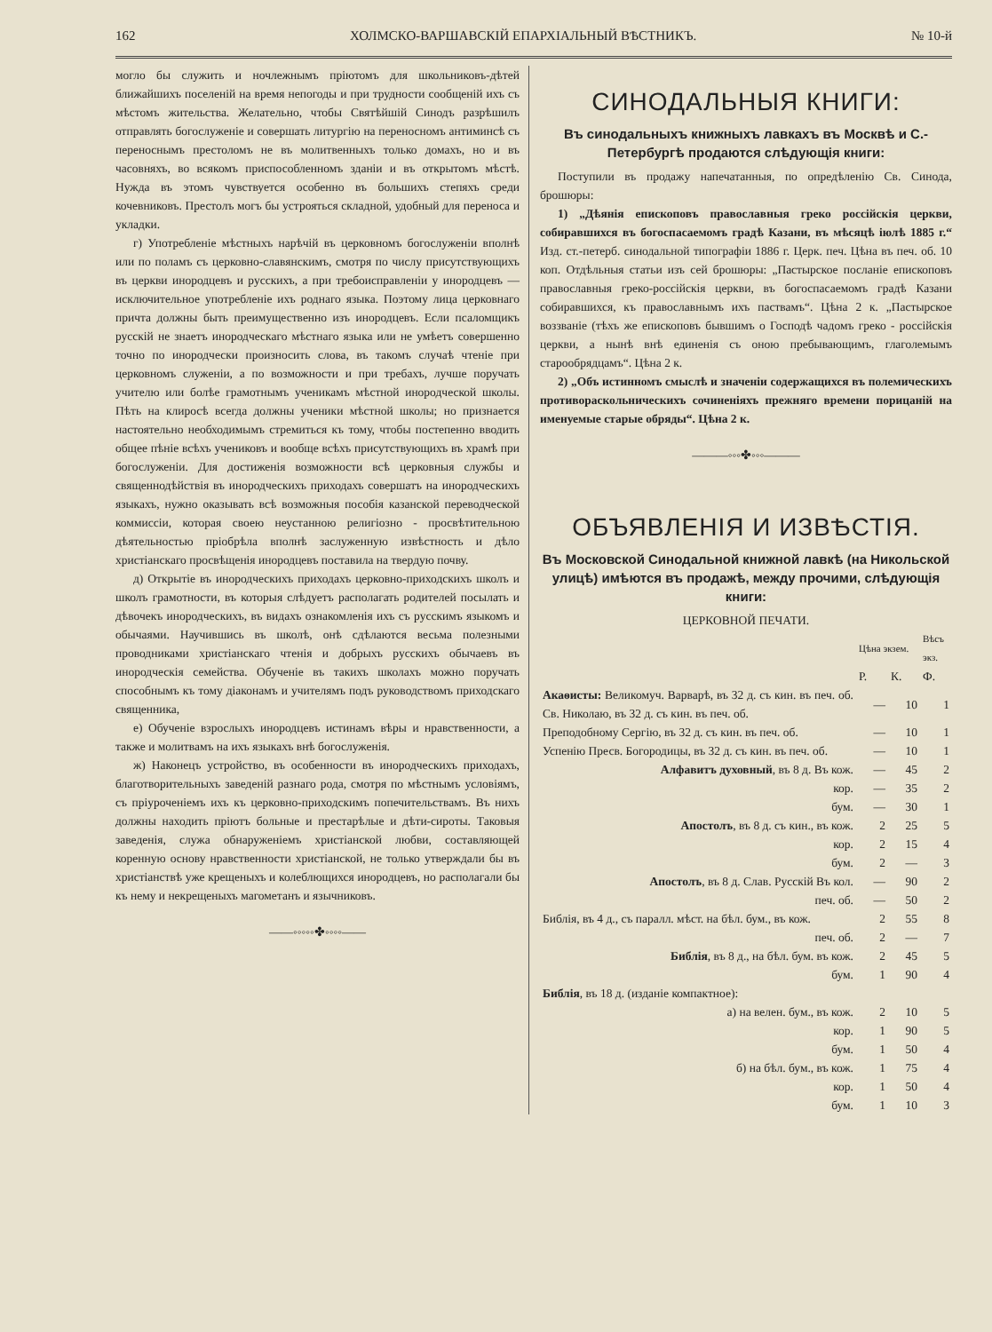162 ХОЛМСКО-ВАРШАВСКІЙ ЕПАРХІАЛЬНЫЙ ВѢСТНИКЪ. № 10-й
могло бы служить и ночлежнымъ пріютомъ для школьниковъ-дѣтей ближайшихъ поселеній на время непогоды и при трудности сообщеній ихъ съ мѣстомъ жительства. Желательно, чтобы Святѣйшій Синодъ разрѣшилъ отправлять богослуженіе и совершать литургію на переносномъ антиминсѣ съ переноснымъ престоломъ не въ молитвенныхъ только домахъ, но и въ часовняхъ, во всякомъ приспособленномъ зданіи и въ открытомъ мѣстѣ. Нужда въ этомъ чувствуется особенно въ большихъ степяхъ среди кочевниковъ. Престолъ могъ бы устрояться складной, удобный для переноса и укладки.
г) Употребленіе мѣстныхъ нарѣчій въ церковномъ богослуженіи вполнѣ или по поламъ съ церковно-славянскимъ, смотря по числу присутствующихъ въ церкви инородцевъ и русскихъ, а при требоисправленіи у инородцевъ — исключительное употребленіе ихъ роднаго языка. Поэтому лица церковнаго причта должны быть преимущественно изъ инородцевъ. Если псаломщикъ русскій не знаетъ инородческаго мѣстнаго языка или не умѣетъ совершенно точно по инородчески произносить слова, въ такомъ случаѣ чтеніе при церковномъ служеніи, а по возможности и при требахъ, лучше поручать учителю или болѣе грамотнымъ ученикамъ мѣстной инородческой школы. Пѣть на клиросѣ всегда должны ученики мѣстной школы; но признается настоятельно необходимымъ стремиться къ тому, чтобы постепенно вводить общее пѣніе всѣхъ учениковъ и вообще всѣхъ присутствующихъ въ храмѣ при богослуженіи. Для достиженія возможности всѣ церковныя службы и священнодѣйствія въ инородческихъ приходахъ совершатъ на инородческихъ языкахъ, нужно оказывать всѣ возможныя пособія казанской переводческой коммиссіи, которая своею неустанною религіозно - просвѣтительною дѣятельностью пріобрѣла вполнѣ заслуженную извѣстность и дѣло христіанскаго просвѣщенія инородцевъ поставила на твердую почву.
д) Открытіе въ инородческихъ приходахъ церковно-приходскихъ школъ и школъ грамотности, въ которыя слѣдуетъ располагать родителей посылать и дѣвочекъ инородческихъ, въ видахъ ознакомленія ихъ съ русскимъ языкомъ и обычаями. Научившись въ школѣ, онѣ сдѣлаются весьма полезными проводниками христіанскаго чтенія и добрыхъ русскихъ обычаевъ въ инородческія семейства. Обученіе въ такихъ школахъ можно поручать способнымъ къ тому діаконамъ и учителямъ подъ руководствомъ приходскаго священника,
е) Обученіе взрослыхъ инородцевъ истинамъ вѣры и нравственности, а также и молитвамъ на ихъ языкахъ внѣ богослуженія.
ж) Наконецъ устройство, въ особенности въ инородческихъ приходахъ, благотворительныхъ заведеній разнаго рода, смотря по мѣстнымъ условіямъ, съ пріуроченіемъ ихъ къ церковно-приходскимъ попечительствамъ. Въ нихъ должны находить пріютъ больные и престарѣлые и дѣти-сироты. Таковыя заведенія, служа обнаруженіемъ христіанской любви, составляющей коренную основу нравственности христіанской, не только утверждали бы въ христіанствѣ уже крещеныхъ и колеблющихся инородцевъ, но располагали бы къ нему и некрещеныхъ магометанъ и язычниковъ.
——◦◦◦◦◦✤◦◦◦◦——
СИНОДАЛЬНЫЯ КНИГИ:
Въ синодальныхъ книжныхъ лавкахъ въ Москвѣ и С.-Петербургѣ продаются слѣдующія книги:
Поступили въ продажу напечатанныя, по опредѣленію Св. Синода, брошюры:
1) „Дѣянія епископовъ православныя греко россійскія церкви, собиравшихся въ богоспасаемомъ градѣ Казани, въ мѣсяцѣ іюлѣ 1885 г.“ Изд. ст.-петерб. синодальной типографіи 1886 г. Церк. печ. Цѣна въ печ. об. 10 коп. Отдѣльныя статьи изъ сей брошюры: „Пастырское посланіе епископовъ православныя греко-россійскія церкви, въ богоспасаемомъ градѣ Казани собиравшихся, къ православнымъ ихъ паствамъ“. Цѣна 2 к. „Пастырское воззваніе (тѣхъ же епископовъ бывшимъ о Господѣ чадомъ греко - россійскія церкви, а нынѣ внѣ единенія съ оною пребывающимъ, глаголемымъ старообрядцамъ“. Цѣна 2 к.
2) „Объ истинномъ смыслѣ и значеніи содержащихся въ полемическихъ противораскольническихъ сочиненіяхъ прежняго времени порицаній на именуемые старые обряды“. Цѣна 2 к.
———◦◦◦✤◦◦◦———
ОБЪЯВЛЕНІЯ И ИЗВѢСТІЯ.
Въ Московской Синодальной книжной лавкѣ (на Никольской улицѣ) имѣются въ продажѣ, между прочими, слѣдующія книги:
ЦЕРКОВНОЙ ПЕЧАТИ.
| | Цѣна экзем. | | Вѣсъ экз. |
| --- | --- | --- | --- |
| | Р. | К. | Ф. |
| Акаѳисты: Великомуч. Варварѣ, въ 32 д. съ кин. въ печ. об. Св. Николаю, въ 32 д. съ кин. въ печ. об. | — | 10 | 1 |
| Преподобному Сергію, въ 32 д. съ кин. въ печ. об. | — | 10 | 1 |
| Успенію Пресв. Богородицы, въ 32 д. съ кин. въ печ. об. | — | 10 | 1 |
| Алфавитъ духовный , въ 8 д. Въ кож. | — | 45 | 2 |
| кор. | — | 35 | 2 |
| бум. | — | 30 | 1 |
| Апостолъ , въ 8 д. съ кин., въ кож. | 2 | 25 | 5 |
| кор. | 2 | 15 | 4 |
| бум. | 2 | — | 3 |
| Апостолъ , въ 8 д. Слав. Русскій Въ кол. | — | 90 | 2 |
| печ. об. | — | 50 | 2 |
| Библія, въ 4 д., съ паралл. мѣст. на бѣл. бум., въ кож. | 2 | 55 | 8 |
| печ. об. | 2 | — | 7 |
| Библія , въ 8 д., на бѣл. бум. въ кож. | 2 | 45 | 5 |
| бум. | 1 | 90 | 4 |
| Библія , въ 18 д. (изданіе компактное): | | | |
| а) на велен. бум., въ кож. | 2 | 10 | 5 |
| кор. | 1 | 90 | 5 |
| бум. | 1 | 50 | 4 |
| б) на бѣл. бум., въ кож. | 1 | 75 | 4 |
| кор. | 1 | 50 | 4 |
| бум. | 1 | 10 | 3 |